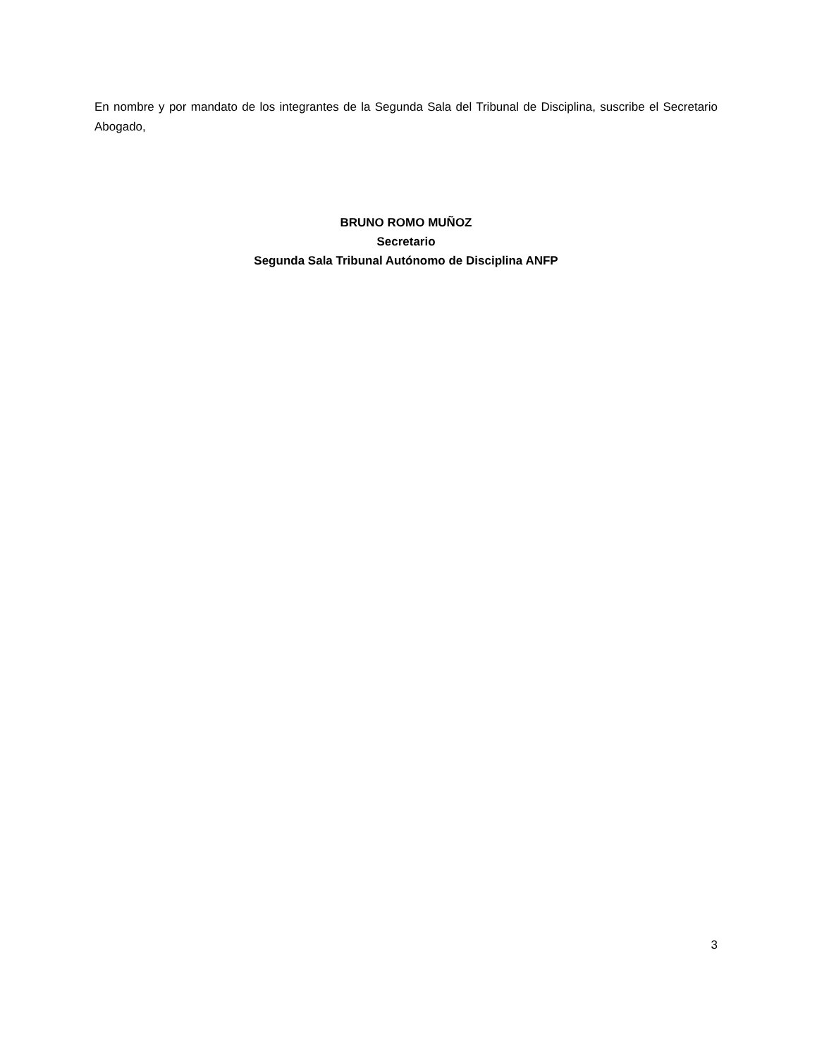En nombre y por mandato de los integrantes de la Segunda Sala del Tribunal de Disciplina, suscribe el Secretario Abogado,
BRUNO ROMO MUÑOZ
Secretario
Segunda Sala Tribunal Autónomo de Disciplina ANFP
3